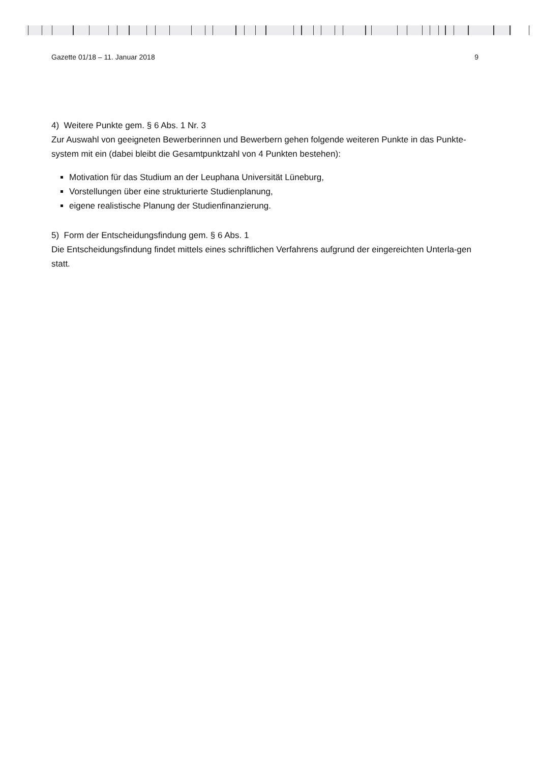Gazette 01/18 – 11. Januar 2018 9
4) Weitere Punkte gem. § 6 Abs. 1 Nr. 3
Zur Auswahl von geeigneten Bewerberinnen und Bewerbern gehen folgende weiteren Punkte in das Punkte-system mit ein (dabei bleibt die Gesamtpunktzahl von 4 Punkten bestehen):
Motivation für das Studium an der Leuphana Universität Lüneburg,
Vorstellungen über eine strukturierte Studienplanung,
eigene realistische Planung der Studienfinanzierung.
5) Form der Entscheidungsfindung gem. § 6 Abs. 1
Die Entscheidungsfindung findet mittels eines schriftlichen Verfahrens aufgrund der eingereichten Unterla-gen statt.